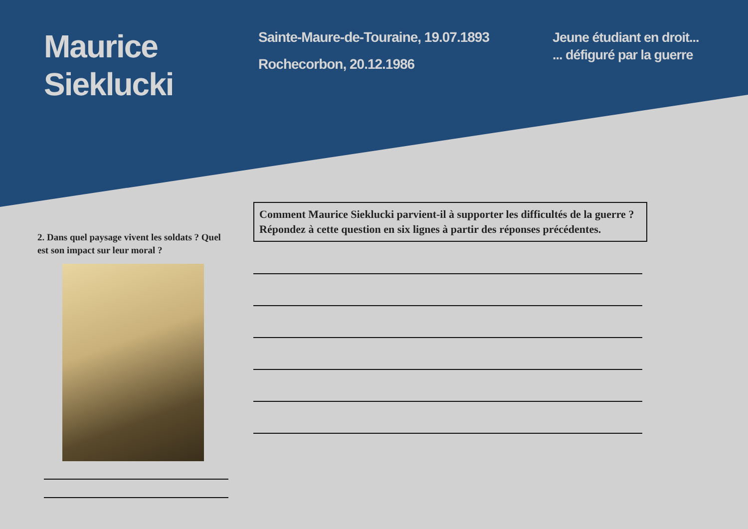Maurice
Sieklucki
Sainte-Maure-de-Touraine, 19.07.1893
Rochecorbon, 20.12.1986
Jeune étudiant en droit...
... défiguré par la guerre
2. Dans quel paysage vivent les soldats ? Quel est son impact sur leur moral ?
Comment Maurice Sieklucki parvient-il à supporter les difficultés de la guerre ?
Répondez à cette question en six lignes à partir des réponses précédentes.